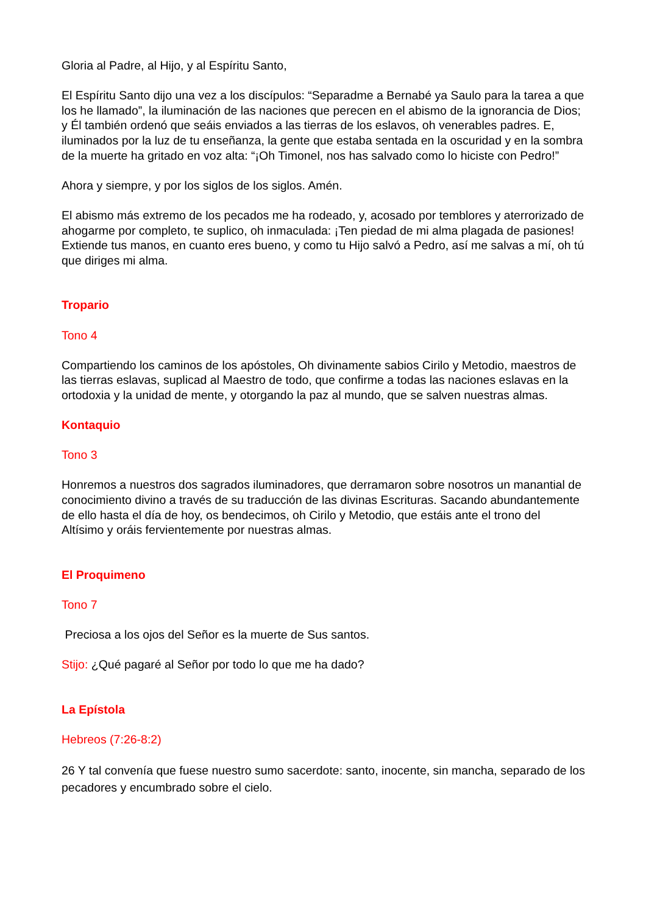Gloria al Padre, al Hijo, y al Espíritu Santo,
El Espíritu Santo dijo una vez a los discípulos: “Separadme a Bernabé ya Saulo para la tarea a que los he llamado”, la iluminación de las naciones que perecen en el abismo de la ignorancia de Dios; y Él también ordenó que seáis enviados a las tierras de los eslavos, oh venerables padres. E, iluminados por la luz de tu enseñanza, la gente que estaba sentada en la oscuridad y en la sombra de la muerte ha gritado en voz alta: “¡Oh Timonel, nos has salvado como lo hiciste con Pedro!”
Ahora y siempre, y por los siglos de los siglos. Amén.
El abismo más extremo de los pecados me ha rodeado, y, acosado por temblores y aterrorizado de ahogarme por completo, te suplico, oh inmaculada: ¡Ten piedad de mi alma plagada de pasiones! Extiende tus manos, en cuanto eres bueno, y como tu Hijo salvó a Pedro, así me salvas a mí, oh tú que diriges mi alma.
Tropario
Tono 4
Compartiendo los caminos de los apóstoles, Oh divinamente sabios Cirilo y Metodio, maestros de las tierras eslavas, suplicad al Maestro de todo, que confirme a todas las naciones eslavas en la ortodoxia y la unidad de mente, y otorgando la paz al mundo, que se salven nuestras almas.
Kontaquio
Tono 3
Honremos a nuestros dos sagrados iluminadores, que derramaron sobre nosotros un manantial de conocimiento divino a través de su traducción de las divinas Escrituras. Sacando abundantemente de ello hasta el día de hoy, os bendecimos, oh Cirilo y Metodio, que estáis ante el trono del Altísimo y oráis fervientemente por nuestras almas.
El Proquimeno
Tono 7
Preciosa a los ojos del Señor es la muerte de Sus santos.
Stijo: ¿Qué pagaré al Señor por todo lo que me ha dado?
La Epístola
Hebreos (7:26-8:2)
26 Y tal convenía que fuese nuestro sumo sacerdote: santo, inocente, sin mancha, separado de los pecadores y encumbrado sobre el cielo.